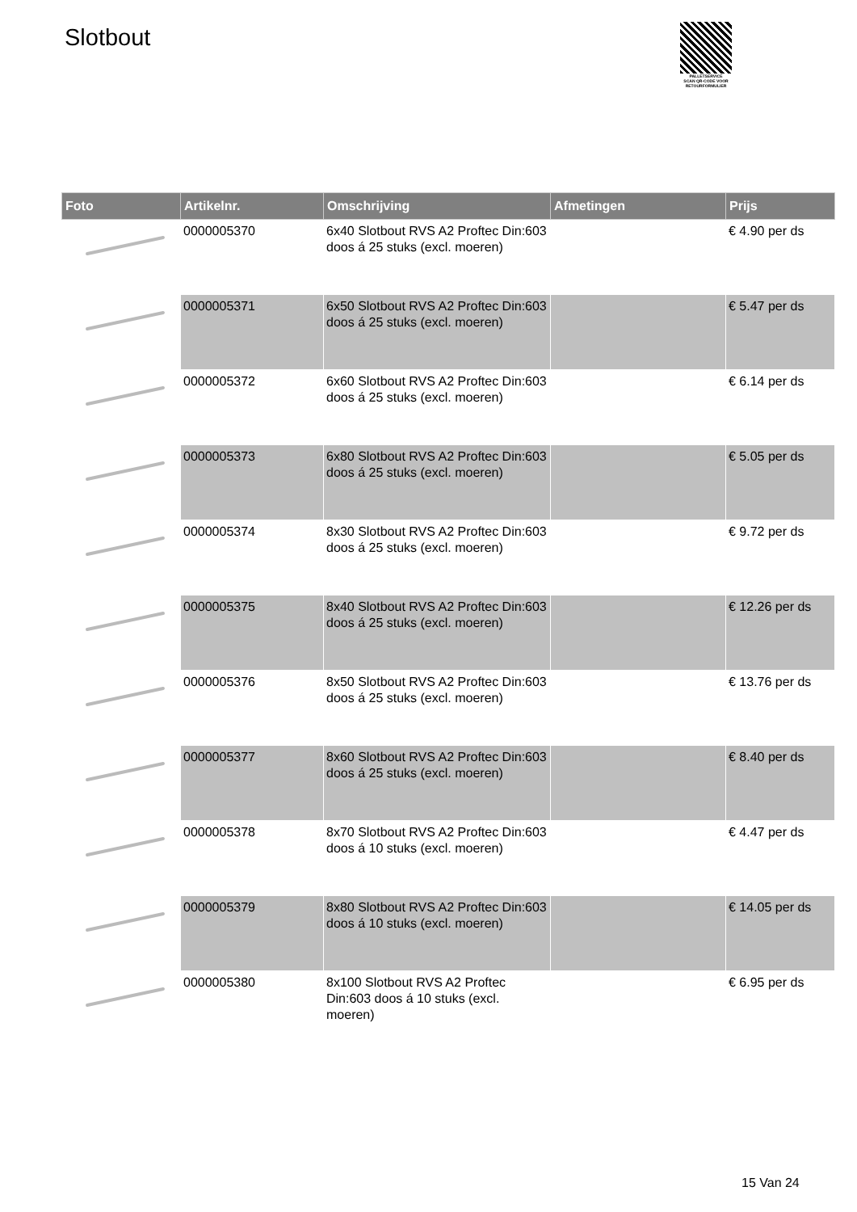Slotbout
PALLETSERVICE
SCAN QR-CODE VOOR RETOURFORMULIER
| Foto | Artikelnr. | Omschrijving | Afmetingen | Prijs |
| --- | --- | --- | --- | --- |
| | 0000005370 | 6x40 Slotbout RVS A2 Proftec Din:603 doos á 25 stuks (excl. moeren) | | € 4.90 per ds |
| | 0000005371 | 6x50 Slotbout RVS A2 Proftec Din:603 doos á 25 stuks (excl. moeren) | | € 5.47 per ds |
| | 0000005372 | 6x60 Slotbout RVS A2 Proftec Din:603 doos á 25 stuks (excl. moeren) | | € 6.14 per ds |
| | 0000005373 | 6x80 Slotbout RVS A2 Proftec Din:603 doos á 25 stuks (excl. moeren) | | € 5.05 per ds |
| | 0000005374 | 8x30 Slotbout RVS A2 Proftec Din:603 doos á 25 stuks (excl. moeren) | | € 9.72 per ds |
| | 0000005375 | 8x40 Slotbout RVS A2 Proftec Din:603 doos á 25 stuks (excl. moeren) | | € 12.26 per ds |
| | 0000005376 | 8x50 Slotbout RVS A2 Proftec Din:603 doos á 25 stuks (excl. moeren) | | € 13.76 per ds |
| | 0000005377 | 8x60 Slotbout RVS A2 Proftec Din:603 doos á 25 stuks (excl. moeren) | | € 8.40 per ds |
| | 0000005378 | 8x70 Slotbout RVS A2 Proftec Din:603 doos á 10 stuks (excl. moeren) | | € 4.47 per ds |
| | 0000005379 | 8x80 Slotbout RVS A2 Proftec Din:603 doos á 10 stuks (excl. moeren) | | € 14.05 per ds |
| | 0000005380 | 8x100 Slotbout RVS A2 Proftec Din:603 doos á 10 stuks (excl. moeren) | | € 6.95 per ds |
15 Van 24